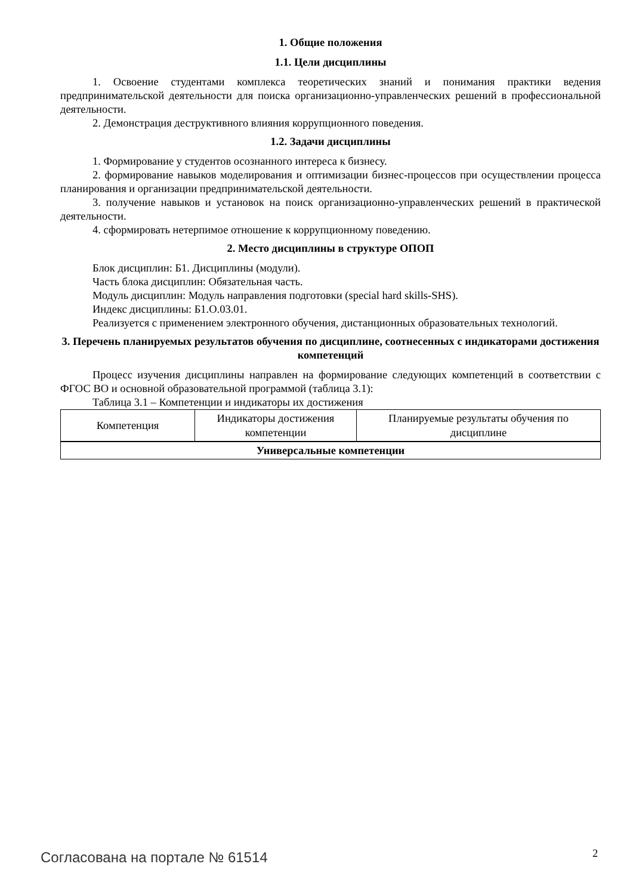1. Общие положения
1.1. Цели дисциплины
1. Освоение студентами комплекса теоретических знаний и понимания практики ведения предпринимательской деятельности для поиска организационно-управленческих решений в профессиональной деятельности.
2. Демонстрация деструктивного влияния коррупционного поведения.
1.2. Задачи дисциплины
1. Формирование у студентов осознанного интереса к бизнесу.
2. формирование навыков моделирования и оптимизации бизнес-процессов при осуществлении процесса планирования и организации предпринимательской деятельности.
3. получение навыков и установок на поиск организационно-управленческих решений в практической деятельности.
4. сформировать нетерпимое отношение к коррупционному поведению.
2. Место дисциплины в структуре ОПОП
Блок дисциплин: Б1. Дисциплины (модули).
Часть блока дисциплин: Обязательная часть.
Модуль дисциплин: Модуль направления подготовки (special hard skills-SHS).
Индекс дисциплины: Б1.О.03.01.
Реализуется с применением электронного обучения, дистанционных образовательных технологий.
3. Перечень планируемых результатов обучения по дисциплине, соотнесенных с индикаторами достижения компетенций
Процесс изучения дисциплины направлен на формирование следующих компетенций в соответствии с ФГОС ВО и основной образовательной программой (таблица 3.1):
Таблица 3.1 – Компетенции и индикаторы их достижения
| Компетенция | Индикаторы достижения компетенции | Планируемые результаты обучения по дисциплине |
| --- | --- | --- |
| Универсальные компетенции | | |
Согласована на портале № 61514 2